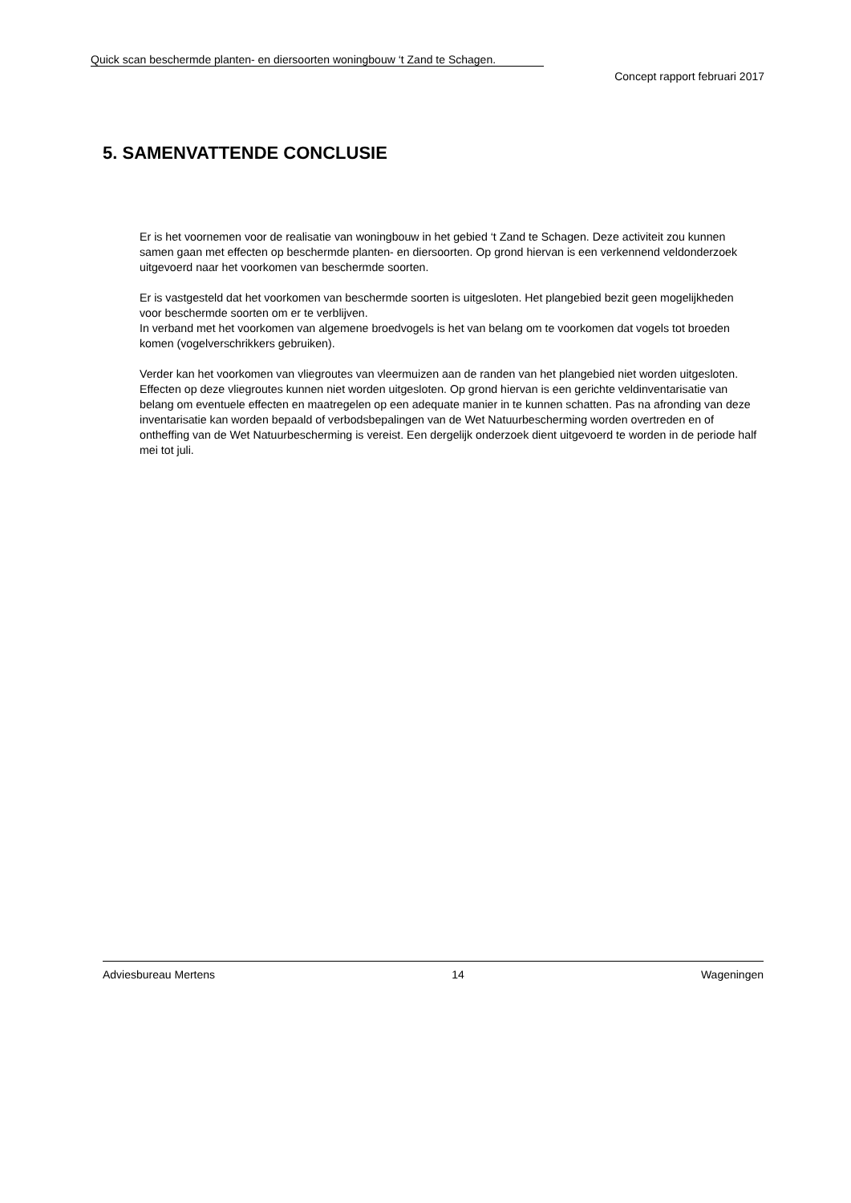Quick scan beschermde planten- en diersoorten woningbouw ‘t Zand te Schagen.
Concept rapport februari 2017
5. SAMENVATTENDE CONCLUSIE
Er is het voornemen voor de realisatie van woningbouw in het gebied ‘t Zand te Schagen. Deze activiteit zou kunnen samen gaan met effecten op beschermde planten- en diersoorten. Op grond hiervan is een verkennend veldonderzoek uitgevoerd naar het voorkomen van beschermde soorten.
Er is vastgesteld dat het voorkomen van beschermde soorten is uitgesloten. Het plangebied bezit geen mogelijkheden voor beschermde soorten om er te verblijven.
In verband met het voorkomen van algemene broedvogels is het van belang om te voorkomen dat vogels tot broeden komen (vogelverschrikkers gebruiken).
Verder kan het voorkomen van vliegroutes van vleermuizen aan de randen van het plangebied niet worden uitgesloten. Effecten op deze vliegroutes kunnen niet worden uitgesloten. Op grond hiervan is een gerichte veldinventarisatie van belang om eventuele effecten en maatregelen op een adequate manier in te kunnen schatten. Pas na afronding van deze inventarisatie kan worden bepaald of verbodsbepalingen van de Wet Natuurbescherming worden overtreden en of ontheffing van de Wet Natuurbescherming is vereist. Een dergelijk onderzoek dient uitgevoerd te worden in de periode half mei tot juli.
Adviesbureau Mertens 14 Wageningen